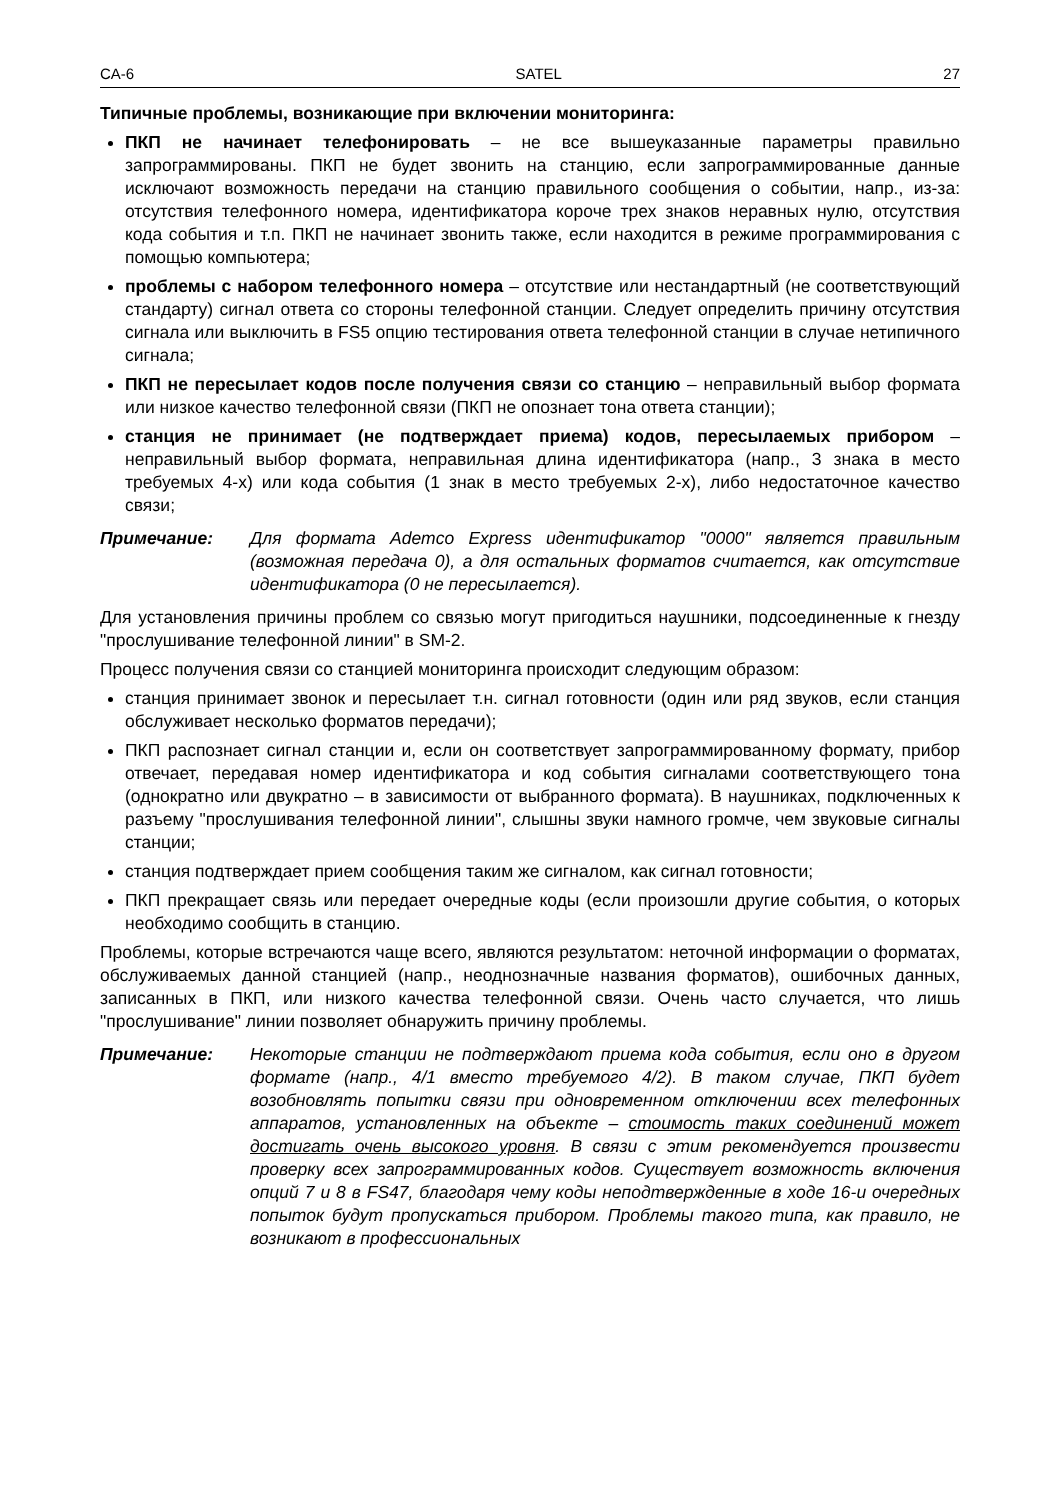CA-6 SATEL 27
Типичные проблемы, возникающие при включении мониторинга:
ПКП не начинает телефонировать – не все вышеуказанные параметры правильно запрограммированы. ПКП не будет звонить на станцию, если запрограммированные данные исключают возможность передачи на станцию правильного сообщения о событии, напр., из-за: отсутствия телефонного номера, идентификатора короче трех знаков неравных нулю, отсутствия кода события и т.п. ПКП не начинает звонить также, если находится в режиме программирования с помощью компьютера;
проблемы с набором телефонного номера – отсутствие или нестандартный (не соответствующий стандарту) сигнал ответа со стороны телефонной станции. Следует определить причину отсутствия сигнала или выключить в FS5 опцию тестирования ответа телефонной станции в случае нетипичного сигнала;
ПКП не пересылает кодов после получения связи со станцию – неправильный выбор формата или низкое качество телефонной связи (ПКП не опознает тона ответа станции);
станция не принимает (не подтверждает приема) кодов, пересылаемых прибором – неправильный выбор формата, неправильная длина идентификатора (напр., 3 знака в место требуемых 4-х) или кода события (1 знак в место требуемых 2-х), либо недостаточное качество связи;
Примечание: Для формата Ademco Express идентификатор "0000" является правильным (возможная передача 0), а для остальных форматов считается, как отсутствие идентификатора (0 не пересылается).
Для установления причины проблем со связью могут пригодиться наушники, подсоединенные к гнезду "прослушивание телефонной линии" в SM-2.
Процесс получения связи со станцией мониторинга происходит следующим образом:
станция принимает звонок и пересылает т.н. сигнал готовности (один или ряд звуков, если станция обслуживает несколько форматов передачи);
ПКП распознает сигнал станции и, если он соответствует запрограммированному формату, прибор отвечает, передавая номер идентификатора и код события сигналами соответствующего тона (однократно или двукратно – в зависимости от выбранного формата). В наушниках, подключенных к разъему "прослушивания телефонной линии", слышны звуки намного громче, чем звуковые сигналы станции;
станция подтверждает прием сообщения таким же сигналом, как сигнал готовности;
ПКП прекращает связь или передает очередные коды (если произошли другие события, о которых необходимо сообщить в станцию.
Проблемы, которые встречаются чаще всего, являются результатом: неточной информации о форматах, обслуживаемых данной станцией (напр., неоднозначные названия форматов), ошибочных данных, записанных в ПКП, или низкого качества телефонной связи. Очень часто случается, что лишь "прослушивание" линии позволяет обнаружить причину проблемы.
Примечание: Некоторые станции не подтверждают приема кода события, если оно в другом формате (напр., 4/1 вместо требуемого 4/2). В таком случае, ПКП будет возобновлять попытки связи при одновременном отключении всех телефонных аппаратов, установленных на объекте – стоимость таких соединений может достигать очень высокого уровня. В связи с этим рекомендуется произвести проверку всех запрограммированных кодов. Существует возможность включения опций 7 и 8 в FS47, благодаря чему коды неподтвержденные в ходе 16-и очередных попыток будут пропускаться прибором. Проблемы такого типа, как правило, не возникают в профессиональных